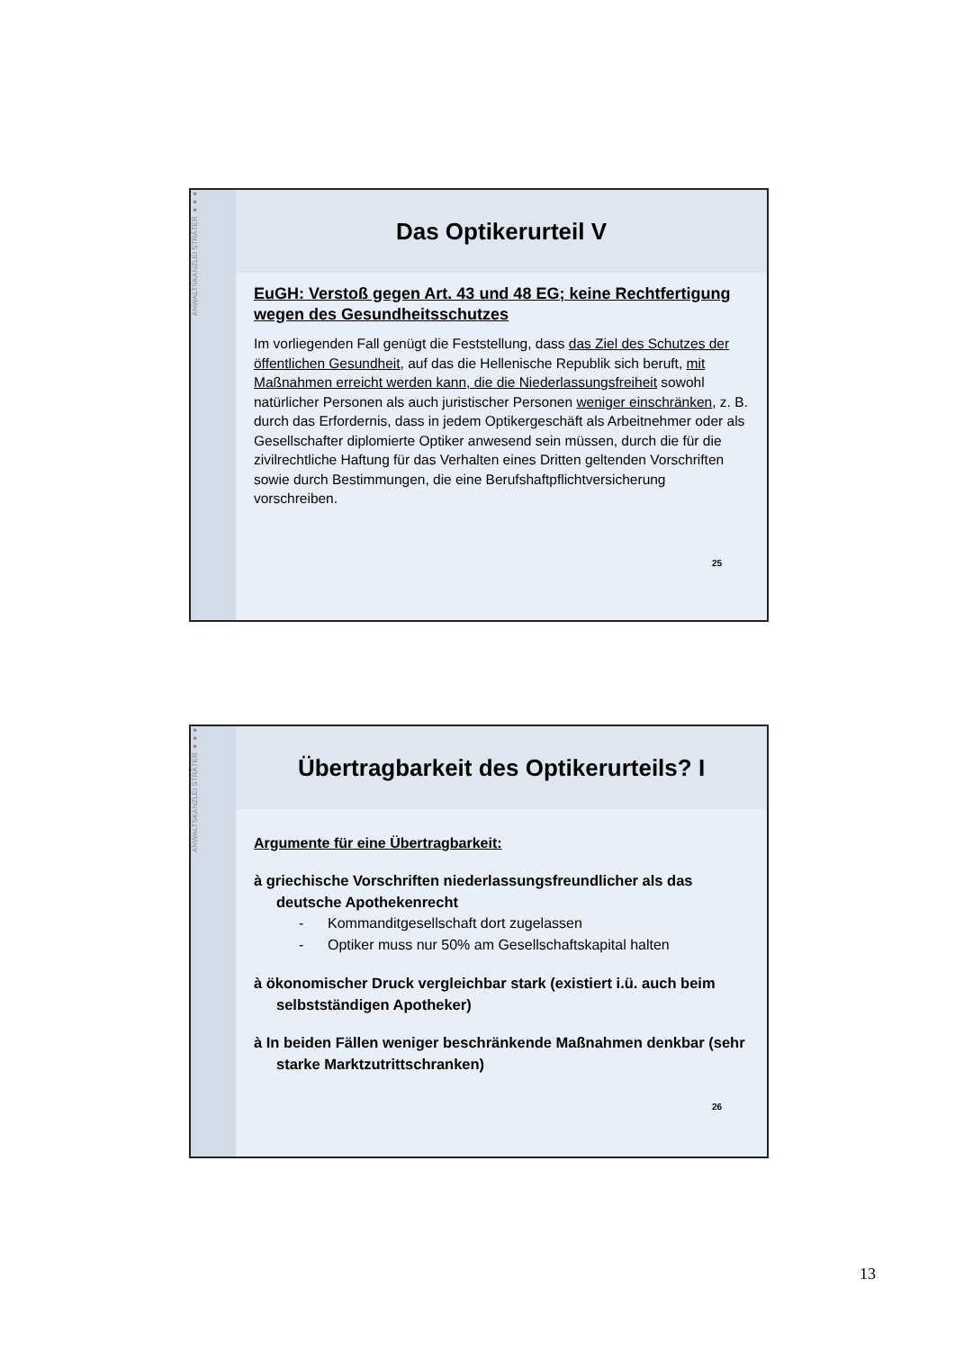ANWALTSKANZLEI STRÄTER ●●●
Das Optikerurteil V
EuGH: Verstoß gegen Art. 43 und 48 EG; keine Rechtfertigung wegen des Gesundheitsschutzes
Im vorliegenden Fall genügt die Feststellung, dass das Ziel des Schutzes der öffentlichen Gesundheit, auf das die Hellenische Republik sich beruft, mit Maßnahmen erreicht werden kann, die die Niederlassungsfreiheit sowohl natürlicher Personen als auch juristischer Personen weniger einschränken, z. B. durch das Erfordernis, dass in jedem Optikergeschäft als Arbeitnehmer oder als Gesellschafter diplomierte Optiker anwesend sein müssen, durch die für die zivilrechtliche Haftung für das Verhalten eines Dritten geltenden Vorschriften sowie durch Bestimmungen, die eine Berufshaftpflichtversicherung vorschreiben.
25
ANWALTSKANZLEI STRÄTER ●●●
Übertragbarkeit des Optikerurteils? I
Argumente für eine Übertragbarkeit:
à griechische Vorschriften niederlassungsfreundlicher als das deutsche Apothekenrecht
- Kommanditgesellschaft dort zugelassen
- Optiker muss nur 50% am Gesellschaftskapital halten
à ökonomischer Druck vergleichbar stark (existiert i.ü. auch beim selbstständigen Apotheker)
à In beiden Fällen weniger beschränkende Maßnahmen denkbar (sehr starke Marktzutrittschranken)
26
13